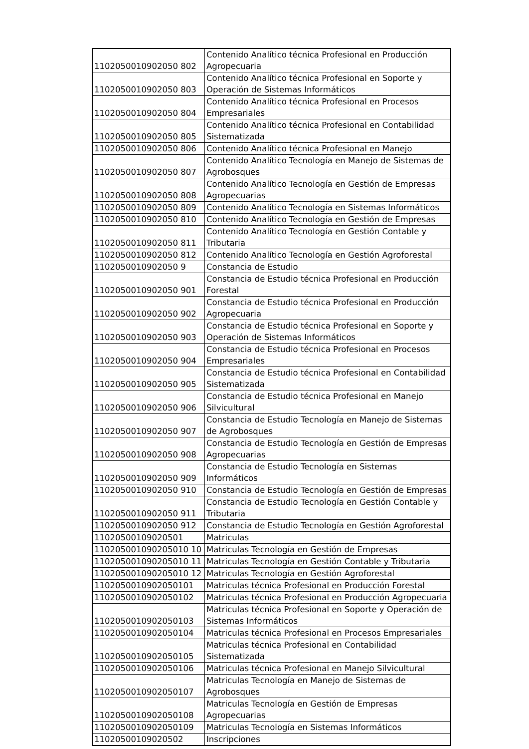| 1102050010902050 802 | Contenido Analítico técnica Profesional en Producción Agropecuaria |
| 1102050010902050 803 | Contenido Analítico técnica Profesional en Soporte y Operación de Sistemas Informáticos |
| 1102050010902050 804 | Contenido Analítico técnica Profesional en Procesos Empresariales |
| 1102050010902050 805 | Contenido Analítico técnica Profesional en Contabilidad Sistematizada |
| 1102050010902050 806 | Contenido Analítico técnica Profesional en Manejo |
| 1102050010902050 807 | Contenido Analítico Tecnología en Manejo de Sistemas de Agrobosques |
| 1102050010902050 808 | Contenido Analítico Tecnología en Gestión de Empresas Agropecuarias |
| 1102050010902050 809 | Contenido Analítico Tecnología en Sistemas Informáticos |
| 1102050010902050 810 | Contenido Analítico Tecnología en Gestión de Empresas |
| 1102050010902050 811 | Contenido Analítico Tecnología en Gestión Contable y Tributaria |
| 1102050010902050 812 | Contenido Analítico Tecnología en Gestión Agroforestal |
| 1102050010902050 9 | Constancia de Estudio |
| 1102050010902050 901 | Constancia de Estudio técnica Profesional en Producción Forestal |
| 1102050010902050 902 | Constancia de Estudio técnica Profesional en Producción Agropecuaria |
| 1102050010902050 903 | Constancia de Estudio técnica Profesional en Soporte y Operación de Sistemas Informáticos |
| 1102050010902050 904 | Constancia de Estudio técnica Profesional en Procesos Empresariales |
| 1102050010902050 905 | Constancia de Estudio técnica Profesional en Contabilidad Sistematizada |
| 1102050010902050 906 | Constancia de Estudio técnica Profesional en Manejo Silvicultural |
| 1102050010902050 907 | Constancia de Estudio Tecnología en Manejo de Sistemas de Agrobosques |
| 1102050010902050 908 | Constancia de Estudio Tecnología en Gestión de Empresas Agropecuarias |
| 1102050010902050 909 | Constancia de Estudio Tecnología en Sistemas Informáticos |
| 1102050010902050 910 | Constancia de Estudio Tecnología en Gestión de Empresas |
| 1102050010902050 911 | Constancia de Estudio Tecnología en Gestión Contable y Tributaria |
| 1102050010902050 912 | Constancia de Estudio Tecnología en Gestión Agroforestal |
| 11020500109020501 | Matriculas |
| 110205001090205010 10 | Matriculas Tecnología en Gestión de Empresas |
| 110205001090205010 11 | Matriculas Tecnología en Gestión Contable y Tributaria |
| 110205001090205010 12 | Matriculas Tecnología en Gestión Agroforestal |
| 1102050010902050101 | Matriculas técnica Profesional en Producción Forestal |
| 1102050010902050102 | Matriculas técnica Profesional en Producción Agropecuaria |
| 1102050010902050103 | Matriculas técnica Profesional en Soporte y Operación de Sistemas Informáticos |
| 1102050010902050104 | Matriculas técnica Profesional en Procesos Empresariales |
| 1102050010902050105 | Matriculas técnica Profesional en Contabilidad Sistematizada |
| 1102050010902050106 | Matriculas técnica Profesional en Manejo Silvicultural |
| 1102050010902050107 | Matriculas Tecnología en Manejo de Sistemas de Agrobosques |
| 1102050010902050108 | Matriculas Tecnología en Gestión de Empresas Agropecuarias |
| 1102050010902050109 | Matriculas Tecnología en Sistemas Informáticos |
| 11020500109020502 | Inscripciones |